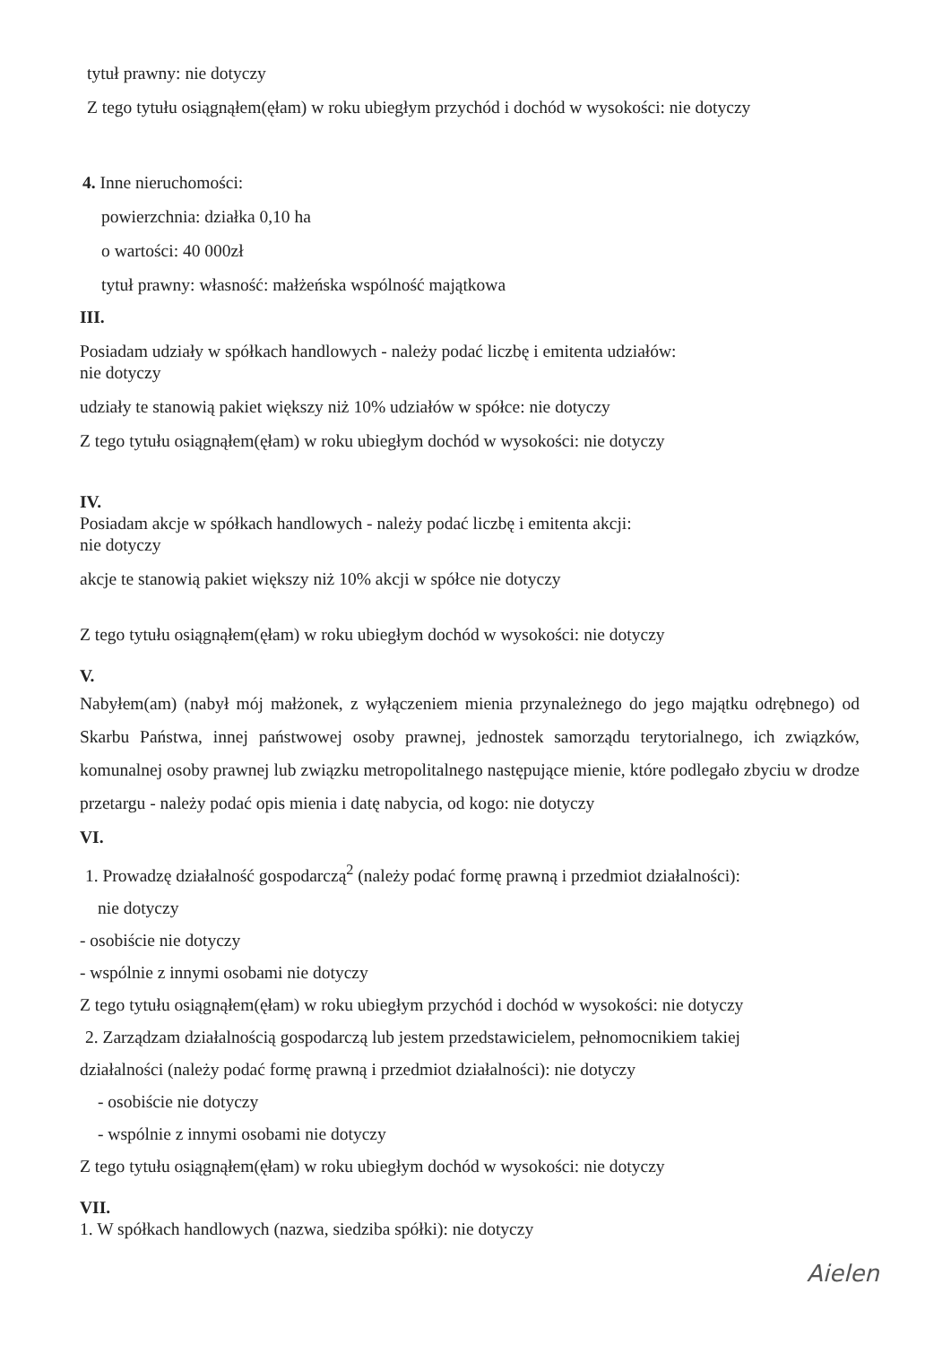tytuł prawny: nie dotyczy
Z tego tytułu osiągnąłem(ęłam) w roku ubiegłym przychód i dochód w wysokości: nie dotyczy
4. Inne nieruchomości:
powierzchnia: działka 0,10 ha
o wartości: 40 000zł
tytuł prawny: własność: małżeńska wspólność majątkowa
III.
Posiadam udziały w spółkach handlowych - należy podać liczbę i emitenta udziałów:
nie dotyczy
udziały te stanowią pakiet większy niż 10% udziałów w spółce: nie dotyczy
Z tego tytułu osiągnąłem(ęłam) w roku ubiegłym dochód w wysokości: nie dotyczy
IV.
Posiadam akcje w spółkach handlowych - należy podać liczbę i emitenta akcji:
nie dotyczy
akcje te stanowią pakiet większy niż 10% akcji w spółce nie dotyczy
Z tego tytułu osiągnąłem(ęłam) w roku ubiegłym dochód w wysokości: nie dotyczy
V.
Nabyłem(am) (nabył mój małżonek, z wyłączeniem mienia przynależnego do jego majątku odrębnego) od Skarbu Państwa, innej państwowej osoby prawnej, jednostek samorządu terytorialnego, ich związków, komunalnej osoby prawnej lub związku metropolitalnego następujące mienie, które podlegało zbyciu w drodze przetargu - należy podać opis mienia i datę nabycia, od kogo: nie dotyczy
VI.
1. Prowadzę działalność gospodarczą<sup>2</sup> (należy podać formę prawną i przedmiot działalności):
nie dotyczy
- osobiście nie dotyczy
- wspólnie z innymi osobami nie dotyczy
Z tego tytułu osiągnąłem(ęłam) w roku ubiegłym przychód i dochód w wysokości: nie dotyczy
2. Zarządzam działalnością gospodarczą lub jestem przedstawicielem, pełnomocnikiem takiej
działalności (należy podać formę prawną i przedmiot działalności): nie dotyczy
- osobiście nie dotyczy
- wspólnie z innymi osobami nie dotyczy
Z tego tytułu osiągnąłem(ęłam) w roku ubiegłym dochód w wysokości: nie dotyczy
VII.
1. W spółkach handlowych (nazwa, siedziba spółki): nie dotyczy
Aielen